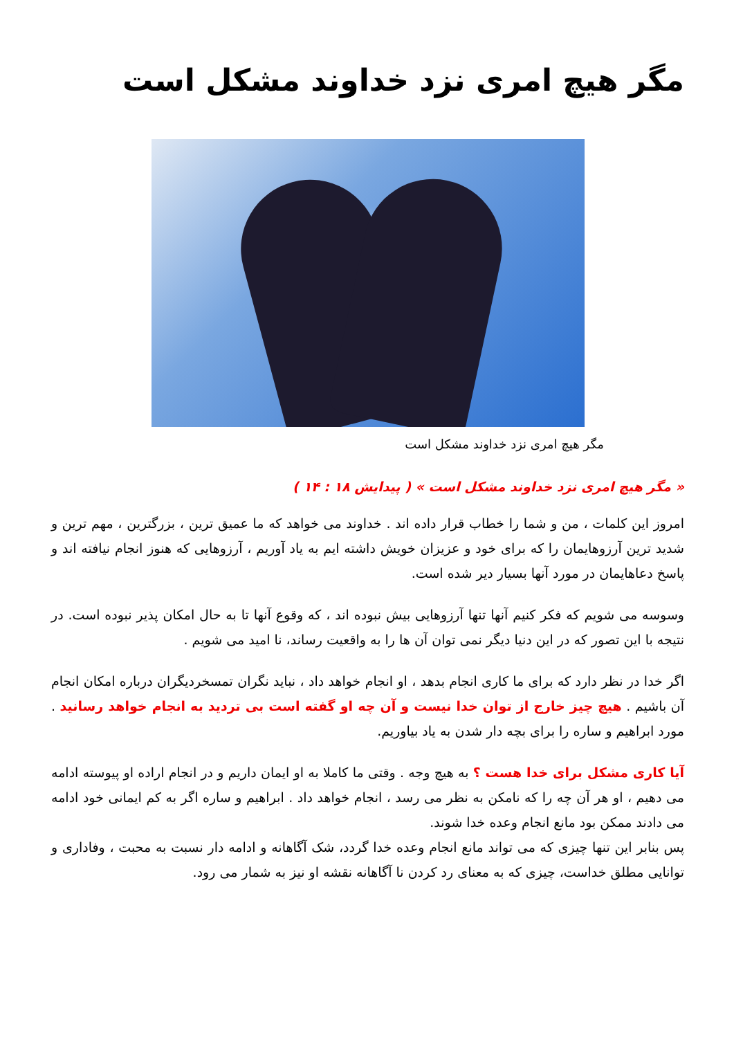مگر هیچ امری نزد خداوند مشکل است
مگر هیچ امری نزد خداوند مشکل است
« مگر هیچ امری نزد خداوند مشکل است » ( پیدایش ۱۸ : ۱۴ )
امروز این کلمات ، من و شما را خطاب قرار داده اند . خداوند می خواهد که ما عمیق ترین ، بزرگترین ، مهم ترین و شدید ترین آرزوهایمان را که برای خود و عزیزان خویش داشته ایم به یاد آوریم ، آرزوهایی که هنوز انجام نیافته اند و پاسخ دعاهایمان در مورد آنها بسیار دیر شده است.
وسوسه می شویم که فکر کنیم آنها تنها آرزوهایی بیش نبوده اند ، که وقوع آنها تا به حال امکان پذیر نبوده است. در نتیجه با این تصور که در این دنیا دیگر نمی توان آن ها را به واقعیت رساند، نا امید می شویم .
اگر خدا در نظر دارد که برای ما کاری انجام بدهد ، او انجام خواهد داد ، نباید نگران تمسخردیگران درباره امکان انجام آن باشیم . هیچ چیز خارج از توان خدا نیست و آن چه او گفته است بی تردید به انجام خواهد رسانید . مورد ابراهیم و ساره را برای بچه دار شدن به یاد بیاوریم.
آیا کاری مشکل برای خدا هست ؟ به هیچ وجه . وقتی ما کاملا به او ایمان داریم و در انجام اراده او پیوسته ادامه می دهیم ، او هر آن چه را که نامکن به نظر می رسد ، انجام خواهد داد . ابراهیم و ساره اگر به کم ایمانی خود ادامه می دادند ممکن بود مانع انجام وعده خدا شوند.
پس بنابر این تنها چیزی که می تواند مانع انجام وعده خدا گردد، شک آگاهانه و ادامه دار نسبت به محبت ، وفاداری و توانایی مطلق خداست، چیزی که به معنای رد کردن نا آگاهانه نقشه او نیز به شمار می رود.